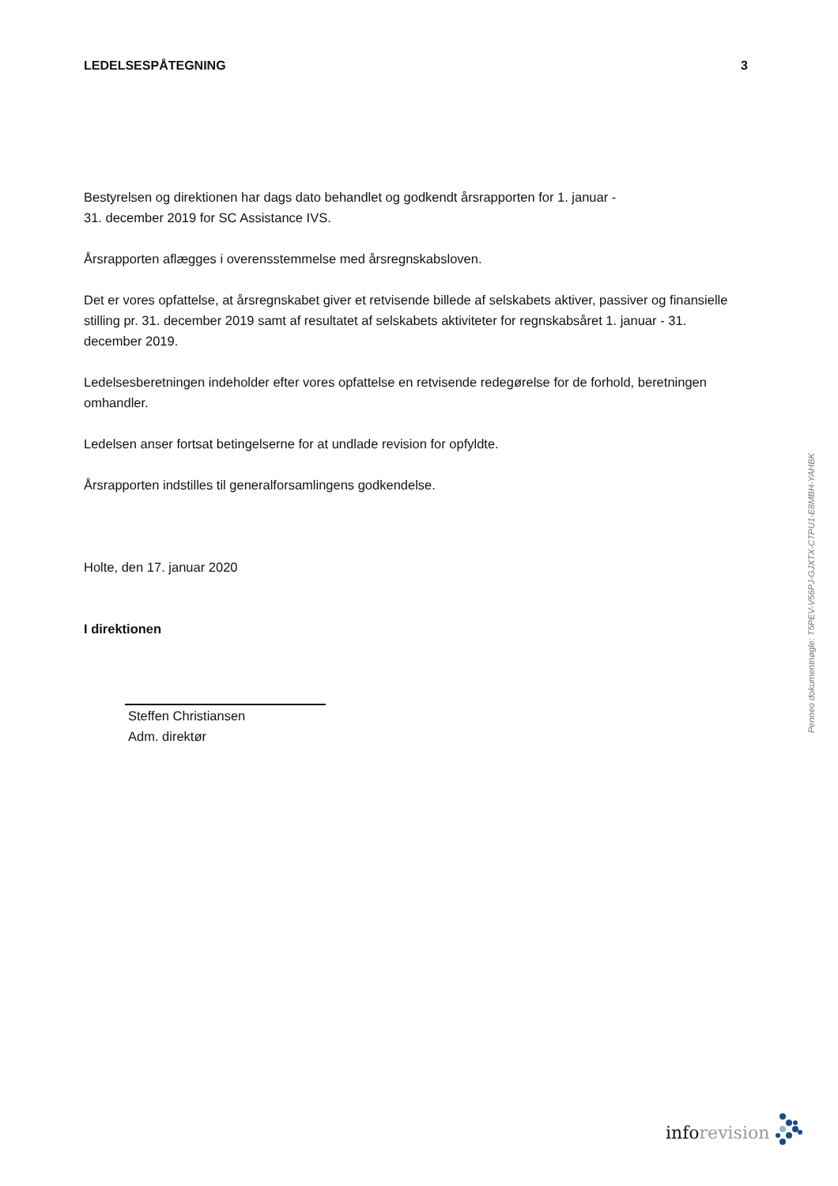LEDELSESPÅTEGNING 3
Bestyrelsen og direktionen har dags dato behandlet og godkendt årsrapporten for 1. januar -
31. december 2019 for SC Assistance IVS.
Årsrapporten aflægges i overensstemmelse med årsregnskabsloven.
Det er vores opfattelse, at årsregnskabet giver et retvisende billede af selskabets aktiver, passiver og finansielle stilling pr. 31. december 2019 samt af resultatet af selskabets aktiviteter for regnskabsåret 1. januar - 31. december 2019.
Ledelsesberetningen indeholder efter vores opfattelse en retvisende redegørelse for de forhold, beretningen omhandler.
Ledelsen anser fortsat betingelserne for at undlade revision for opfyldte.
Årsrapporten indstilles til generalforsamlingens godkendelse.
Holte, den 17. januar 2020
I direktionen
Steffen Christiansen
Adm. direktør
Penneo dokumentnøgle: T5PEV-V56PJ-GJXTX-CTPU1-E8MBH-YAHBK
inforevision